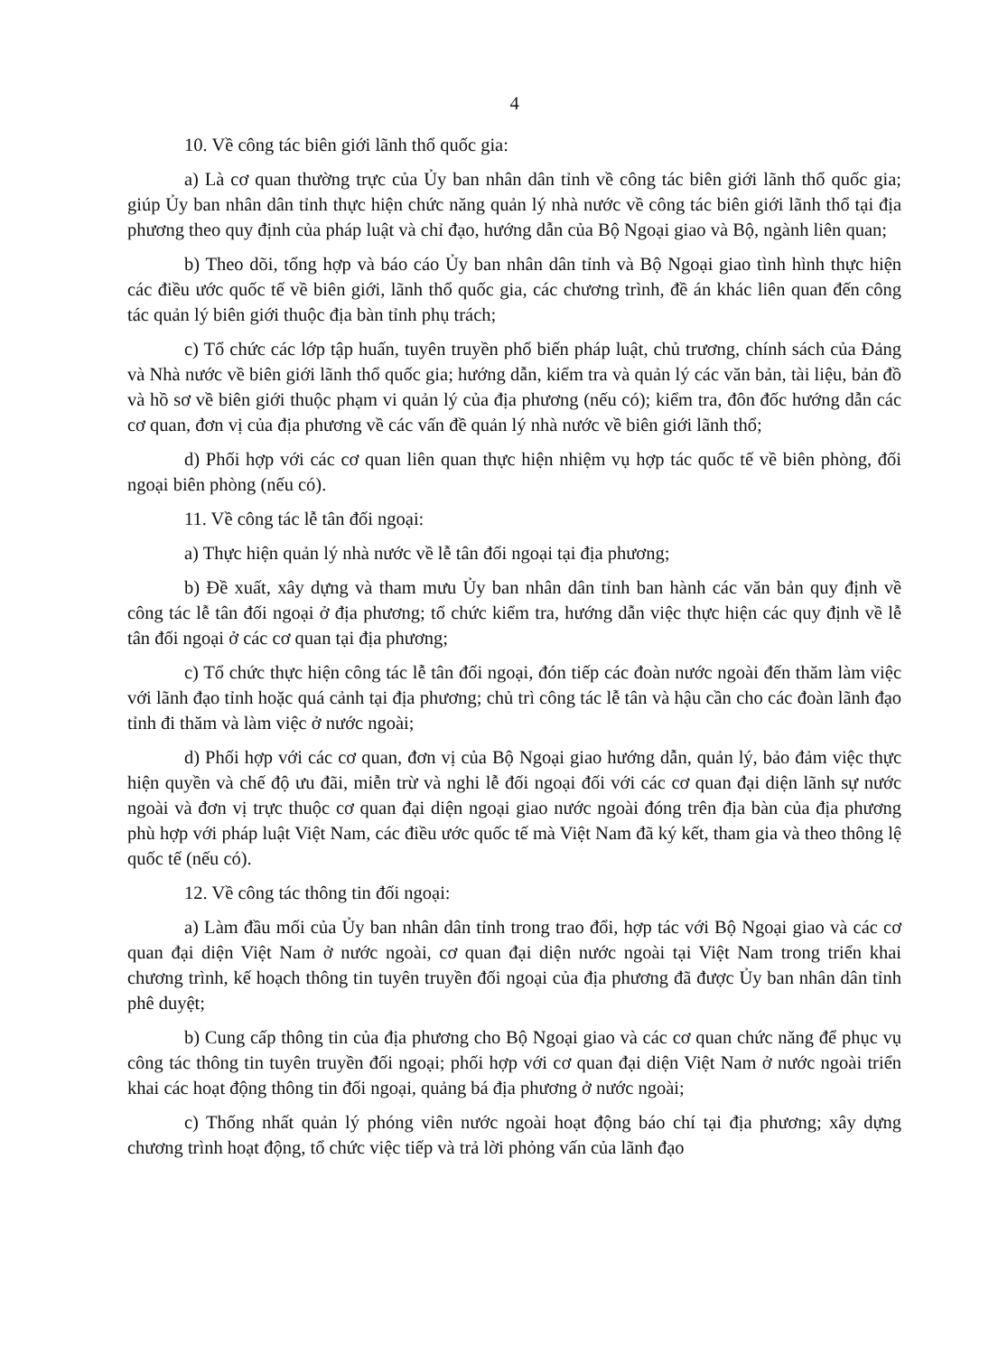4
10. Về công tác biên giới lãnh thổ quốc gia:
a) Là cơ quan thường trực của Ủy ban nhân dân tỉnh về công tác biên giới lãnh thổ quốc gia; giúp Ủy ban nhân dân tỉnh thực hiện chức năng quản lý nhà nước về công tác biên giới lãnh thổ tại địa phương theo quy định của pháp luật và chỉ đạo, hướng dẫn của Bộ Ngoại giao và Bộ, ngành liên quan;
b) Theo dõi, tổng hợp và báo cáo Ủy ban nhân dân tỉnh và Bộ Ngoại giao tình hình thực hiện các điều ước quốc tế về biên giới, lãnh thổ quốc gia, các chương trình, đề án khác liên quan đến công tác quản lý biên giới thuộc địa bàn tỉnh phụ trách;
c) Tổ chức các lớp tập huấn, tuyên truyền phổ biến pháp luật, chủ trương, chính sách của Đảng và Nhà nước về biên giới lãnh thổ quốc gia; hướng dẫn, kiểm tra và quản lý các văn bản, tài liệu, bản đồ và hồ sơ về biên giới thuộc phạm vi quản lý của địa phương (nếu có); kiểm tra, đôn đốc hướng dẫn các cơ quan, đơn vị của địa phương về các vấn đề quản lý nhà nước về biên giới lãnh thổ;
d) Phối hợp với các cơ quan liên quan thực hiện nhiệm vụ hợp tác quốc tế về biên phòng, đối ngoại biên phòng (nếu có).
11. Về công tác lễ tân đối ngoại:
a) Thực hiện quản lý nhà nước về lễ tân đối ngoại tại địa phương;
b) Đề xuất, xây dựng và tham mưu Ủy ban nhân dân tỉnh ban hành các văn bản quy định về công tác lễ tân đối ngoại ở địa phương; tổ chức kiểm tra, hướng dẫn việc thực hiện các quy định về lễ tân đối ngoại ở các cơ quan tại địa phương;
c) Tổ chức thực hiện công tác lễ tân đối ngoại, đón tiếp các đoàn nước ngoài đến thăm làm việc với lãnh đạo tỉnh hoặc quá cảnh tại địa phương; chủ trì công tác lễ tân và hậu cần cho các đoàn lãnh đạo tỉnh đi thăm và làm việc ở nước ngoài;
d) Phối hợp với các cơ quan, đơn vị của Bộ Ngoại giao hướng dẫn, quản lý, bảo đảm việc thực hiện quyền và chế độ ưu đãi, miễn trừ và nghi lễ đối ngoại đối với các cơ quan đại diện lãnh sự nước ngoài và đơn vị trực thuộc cơ quan đại diện ngoại giao nước ngoài đóng trên địa bàn của địa phương phù hợp với pháp luật Việt Nam, các điều ước quốc tế mà Việt Nam đã ký kết, tham gia và theo thông lệ quốc tế (nếu có).
12. Về công tác thông tin đối ngoại:
a) Làm đầu mối của Ủy ban nhân dân tỉnh trong trao đổi, hợp tác với Bộ Ngoại giao và các cơ quan đại diện Việt Nam ở nước ngoài, cơ quan đại diện nước ngoài tại Việt Nam trong triển khai chương trình, kế hoạch thông tin tuyên truyền đối ngoại của địa phương đã được Ủy ban nhân dân tỉnh phê duyệt;
b) Cung cấp thông tin của địa phương cho Bộ Ngoại giao và các cơ quan chức năng để phục vụ công tác thông tin tuyên truyền đối ngoại; phối hợp với cơ quan đại diện Việt Nam ở nước ngoài triển khai các hoạt động thông tin đối ngoại, quảng bá địa phương ở nước ngoài;
c) Thống nhất quản lý phóng viên nước ngoài hoạt động báo chí tại địa phương; xây dựng chương trình hoạt động, tổ chức việc tiếp và trả lời phỏng vấn của lãnh đạo